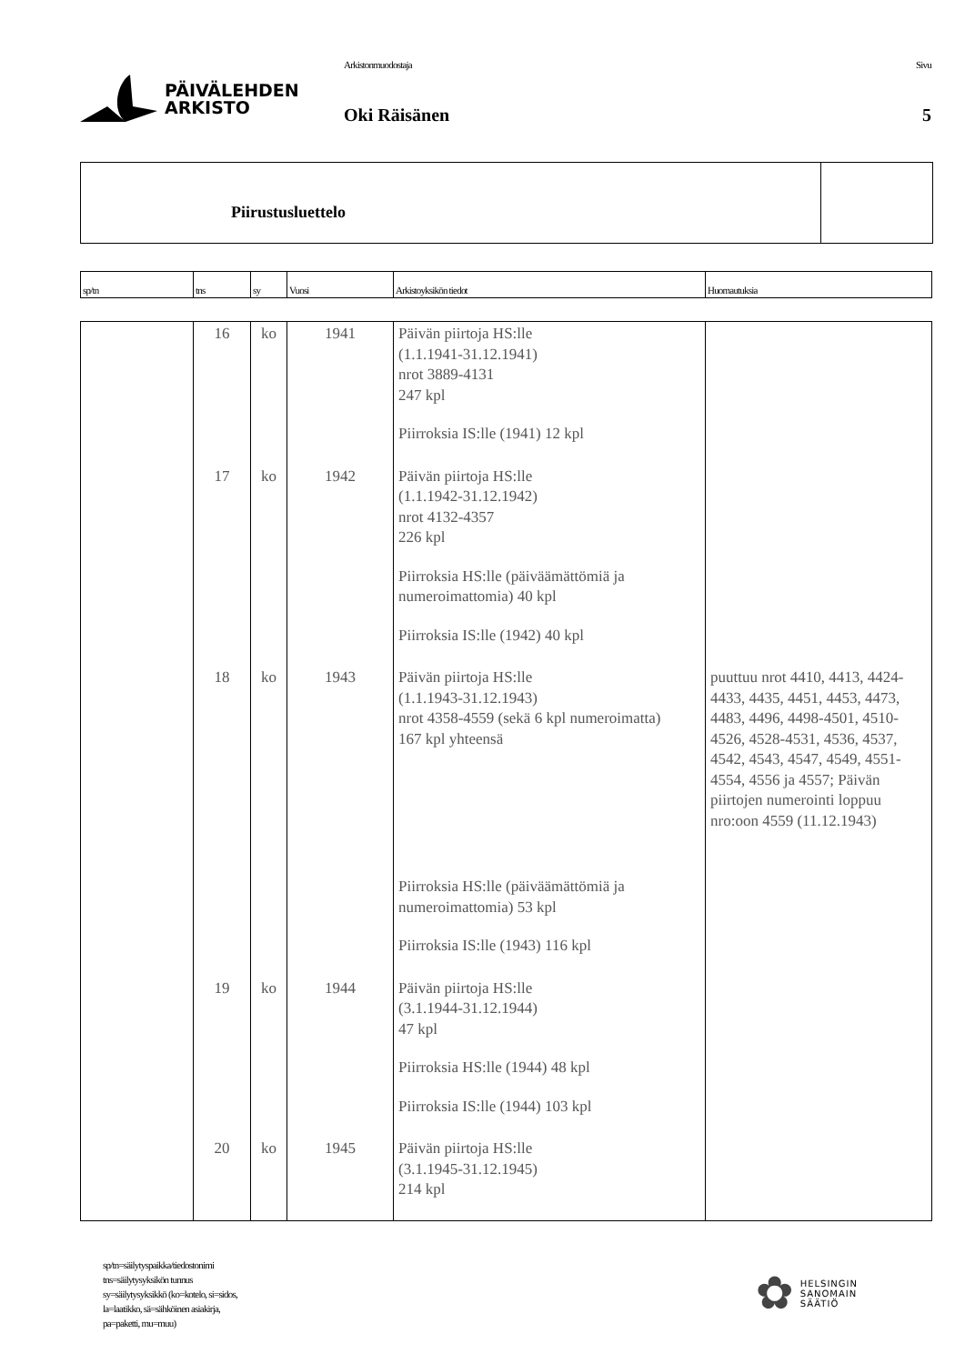PÄIVÄLEHDEN
ARKISTO
Arkistonmuodostaja
Oki Räisänen
Sivu
5
Piirustusluettelo
| sp/tn | tns | sy | Vuosi | Arkistoyksikön tiedot | Huomautuksia |
| | 16 | ko | 1941 | Päivän piirtoja HS:lle (1.1.1941-31.12.1941) nrot 3889-4131 247 kpl Piirroksia IS:lle (1941) 12 kpl | |
| | 17 | ko | 1942 | Päivän piirtoja HS:lle (1.1.1942-31.12.1942) nrot 4132-4357 226 kpl Piirroksia HS:lle (päiväämättömiä ja numeroimattomia) 40 kpl Piirroksia IS:lle (1942) 40 kpl | |
| | 18 | ko | 1943 | Päivän piirtoja HS:lle (1.1.1943-31.12.1943) nrot 4358-4559 (sekä 6 kpl numeroimatta) 167 kpl yhteensä Piirroksia HS:lle (päiväämättömiä ja numeroimattomia) 53 kpl Piirroksia IS:lle (1943) 116 kpl | puuttuu nrot 4410, 4413, 4424-4433, 4435, 4451, 4453, 4473, 4483, 4496, 4498-4501, 4510-4526, 4528-4531, 4536, 4537, 4542, 4543, 4547, 4549, 4551-4554, 4556 ja 4557; Päivän piirtojen numerointi loppuu nro:oon 4559 (11.12.1943) |
| | 19 | ko | 1944 | Päivän piirtoja HS:lle (3.1.1944-31.12.1944) 47 kpl Piirroksia HS:lle (1944) 48 kpl Piirroksia IS:lle (1944) 103 kpl | |
| | 20 | ko | 1945 | Päivän piirtoja HS:lle (3.1.1945-31.12.1945) 214 kpl | |
sp/tn=säilytyspaikka/tiedostonimi
tns=säilytysyksikön tunnus
sy=säilytysyksikkö (ko=kotelo, si=sidos,
la=laatikko, sä=sähköinen asiakirja,
pa=paketti, mu=muu)
✿
HELSINGIN
SANOMAIN
SÄÄTIÖ